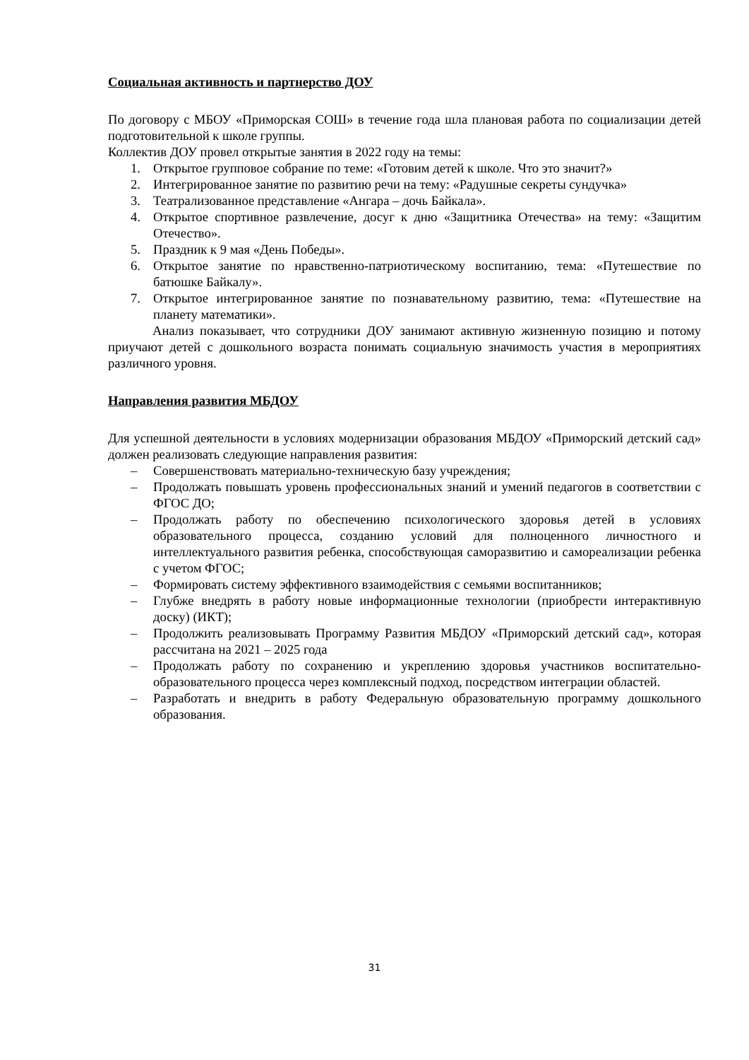Социальная активность и партнерство ДОУ
По договору с МБОУ «Приморская СОШ» в течение года шла плановая работа по социализации детей подготовительной к школе группы.
Коллектив ДОУ провел открытые занятия в 2022 году на темы:
1. Открытое групповое собрание по теме: «Готовим детей к школе. Что это значит?»
2. Интегрированное занятие по развитию речи на тему: «Радушные секреты сундучка»
3. Театрализованное представление «Ангара – дочь Байкала».
4. Открытое спортивное развлечение, досуг к дню «Защитника Отечества» на тему: «Защитим Отечество».
5. Праздник к 9 мая «День Победы».
6. Открытое занятие по нравственно-патриотическому воспитанию, тема: «Путешествие по батюшке Байкалу».
7. Открытое интегрированное занятие по познавательному развитию, тема: «Путешествие на планету математики».
Анализ показывает, что сотрудники ДОУ занимают активную жизненную позицию и потому приучают детей с дошкольного возраста понимать социальную значимость участия в мероприятиях различного уровня.
Направления развития МБДОУ
Для успешной деятельности в условиях модернизации образования МБДОУ «Приморский детский сад» должен реализовать следующие направления развития:
– Совершенствовать материально-техническую базу учреждения;
– Продолжать повышать уровень профессиональных знаний и умений педагогов в соответствии с ФГОС ДО;
– Продолжать работу по обеспечению психологического здоровья детей в условиях образовательного процесса, созданию условий для полноценного личностного и интеллектуального развития ребенка, способствующая саморазвитию и самореализации ребенка с учетом ФГОС;
– Формировать систему эффективного взаимодействия с семьями воспитанников;
– Глубже внедрять в работу новые информационные технологии (приобрести интерактивную доску) (ИКТ);
– Продолжить реализовывать Программу Развития МБДОУ «Приморский детский сад», которая рассчитана на 2021 – 2025 года
– Продолжать работу по сохранению и укреплению здоровья участников воспитательно-образовательного процесса через комплексный подход, посредством интеграции областей.
– Разработать и внедрить в работу Федеральную образовательную программу дошкольного образования.
31